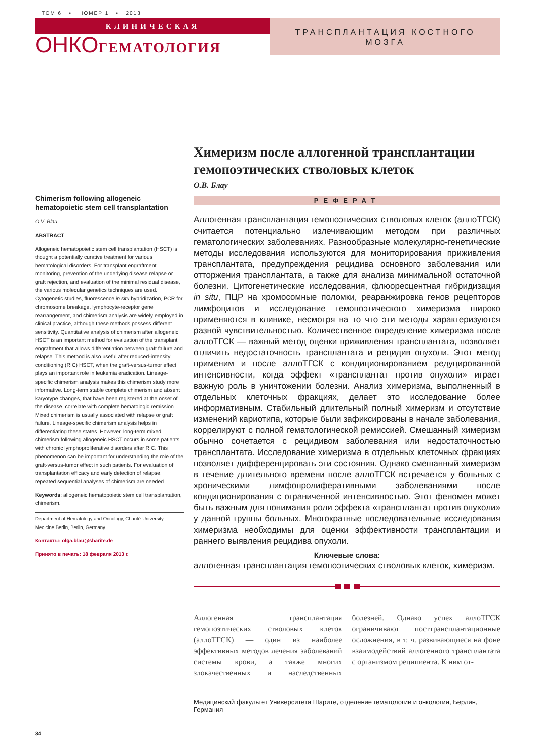ТОМ 6 • НОМЕР 1 • 2013
КЛИНИЧЕСКАЯ
ОНКОГЕМАТОЛОГИЯ
ТРАНСПЛАНТАЦИЯ КОСТНОГО
МОЗГА
Chimerism following allogeneic hematopoietic stem cell transplantation
O.V. Blau
ABSTRACT
Allogeneic hematopoietic stem cell transplantation (HSCT) is thought a potentially curative treatment for various hematological disorders. For transplant engraftment monitoring, prevention of the underlying disease relapse or graft rejection, and evaluation of the minimal residual disease, the various molecular genetics techniques are used. Cytogenetic studies, fluorescence in situ hybridization, PCR for chromosome breakage, lymphocyte-receptor gene rearrangement, and chimerism analysis are widely employed in clinical practice, although these methods possess different sensitivity. Quantitative analysis of chimerism after allogeneic HSCT is an important method for evaluation of the transplant engraftment that allows differentiation between graft failure and relapse. This method is also useful after reduced-intensity conditioning (RIC) HSCT, when the graft-versus-tumor effect plays an important role in leukemia eradication. Lineage-specific chimerism analysis makes this chimerism study more informative. Long-term stable complete chimerism and absent karyotype changes, that have been registered at the onset of the disease, correlate with complete hematologic remission. Mixed chimerism is usually associated with relapse or graft failure. Lineage-specific chimerism analysis helps in differentiating these states. However, long-term mixed chimerism following allogeneic HSCT occurs in some patients with chronic lymphoproliferative disorders after RIC. This phenomenon can be important for understanding the role of the graft-versus-tumor effect in such patients. For evaluation of transplantation efficacy and early detection of relapse, repeated sequential analyses of chimerism are needed.
Keywords: allogeneic hematopoietic stem cell transplantation, chimerism.
Department of Hematology and Oncology, Charité-University Medicine Berlin, Berlin, Germany
Контакты: olga.blau@sharite.de
Принято в печать: 18 февраля 2013 г.
34
Химеризм после аллогенной трансплантации гемопоэтических стволовых клеток
О.В. Блау
РЕФЕРАТ
Аллогенная трансплантация гемопоэтических стволовых клеток (аллоТГСК) считается потенциально излечивающим методом при различных гематологических заболеваниях. Разнообразные молекулярно-генетические методы исследования используются для мониторирования приживления трансплантата, предупреждения рецидива основного заболевания или отторжения трансплантата, а также для анализа минимальной остаточной болезни. Цитогенетические исследования, флюоресцентная гибридизация in situ, ПЦР на хромосомные поломки, реаранжировка генов рецепторов лимфоцитов и исследование гемопоэтического химеризма широко применяются в клинике, несмотря на то что эти методы характеризуются разной чувствительностью. Количественное определение химеризма после аллоТГСК — важный метод оценки приживления трансплантата, позволяет отличить недостаточность трансплантата и рецидив опухоли. Этот метод применим и после аллоТГСК с кондиционированием редуцированной интенсивности, когда эффект «трансплантат против опухоли» играет важную роль в уничтожении болезни. Анализ химеризма, выполненный в отдельных клеточных фракциях, делает это исследование более информативным. Стабильный длительный полный химеризм и отсутствие изменений кариотипа, которые были зафиксированы в начале заболевания, коррелируют с полной гематологической ремиссией. Смешанный химеризм обычно сочетается с рецидивом заболевания или недостаточностью трансплантата. Исследование химеризма в отдельных клеточных фракциях позволяет дифференцировать эти состояния. Однако смешанный химеризм в течение длительного времени после аллоТГСК встречается у больных с хроническими лимфопролиферативными заболеваниями после кондиционирования с ограниченной интенсивностью. Этот феномен может быть важным для понимания роли эффекта «трансплантат против опухоли» у данной группы больных. Многократные последовательные исследования химеризма необходимы для оценки эффективности трансплантации и раннего выявления рецидива опухоли.
Ключевые слова:
аллогенная трансплантация гемопоэтических стволовых клеток, химеризм.
Аллогенная трансплантация гемопоэтических стволовых клеток (аллоТГСК) — один из наиболее эффективных методов лечения заболеваний системы крови, а также многих злокачественных и наследственных болезней. Однако успех аллоТГСК ограничивают посттрансплантационные осложнения, в т. ч. развивающиеся на фоне взаимодействий аллогенного трансплантата с организмом реципиента. К ним от-
Медицинский факультет Университета Шарите, отделение гематологии и онкологии, Берлин, Германия